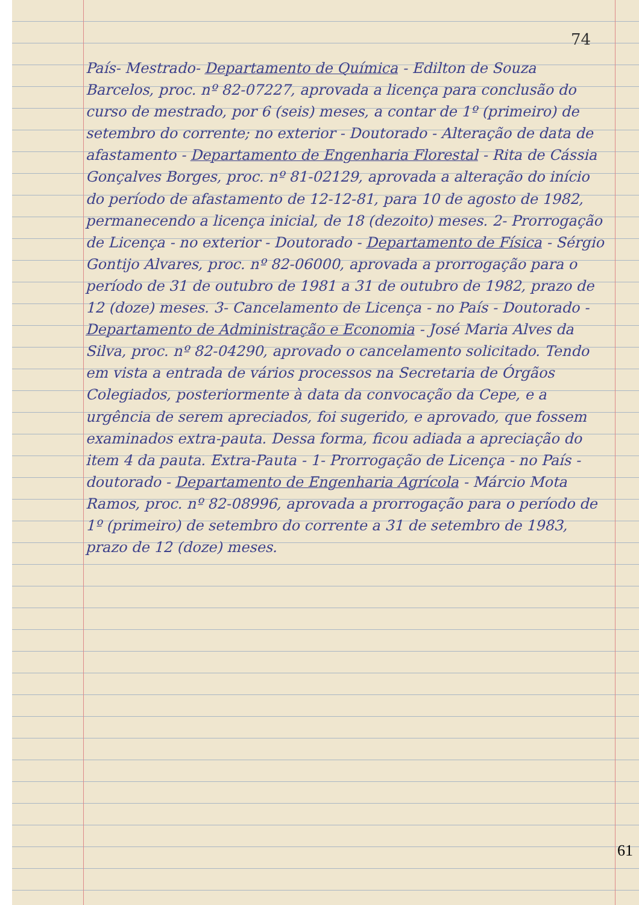74
País- Mestrado- Departamento de Química - Edilton de Souza Barcelos, proc. nº 82-07227, aprovada a licença para conclusão do curso de mestrado, por 6 (seis) meses, a contar de 1º (primeiro) de setembro do corrente; no exterior - Doutorado - Alteração de data de afastamento - Departamento de Engenharia Florestal - Rita de Cássia Gonçalves Borges, proc. nº 81-02129, aprovada a alteração do início do período de afastamento de 12-12-81, para 10 de agosto de 1982, permanecendo a licença inicial, de 18 (dezoito) meses. 2- Prorrogação de Licença - no exterior - Doutorado - Departamento de Física - Sérgio Gontijo Alvares, proc. nº 82-06000, aprovada a prorrogação para o período de 31 de outubro de 1981 a 31 de outubro de 1982, prazo de 12 (doze) meses. 3- Cancelamento de Licença - no País - Doutorado - Departamento de Administração e Economia - José Maria Alves da Silva, proc. nº 82-04290, aprovado o cancelamento solicitado. Tendo em vista a entrada de vários processos na Secretaria de Órgãos Colegiados, posteriormente à data da convocação da Cepe, e a urgência de serem apreciados, foi sugerido, e aprovado, que fossem examinados extra-pauta. Dessa forma, ficou adiada a apreciação do item 4 da pauta. Extra-Pauta - 1- Prorrogação de Licença - no País - doutorado - Departamento de Engenharia Agrícola - Márcio Mota Ramos, proc. nº 82-08996, aprovada a prorrogação para o período de 1º (primeiro) de setembro do corrente a 31 de setembro de 1983, prazo de 12 (doze) meses.
61